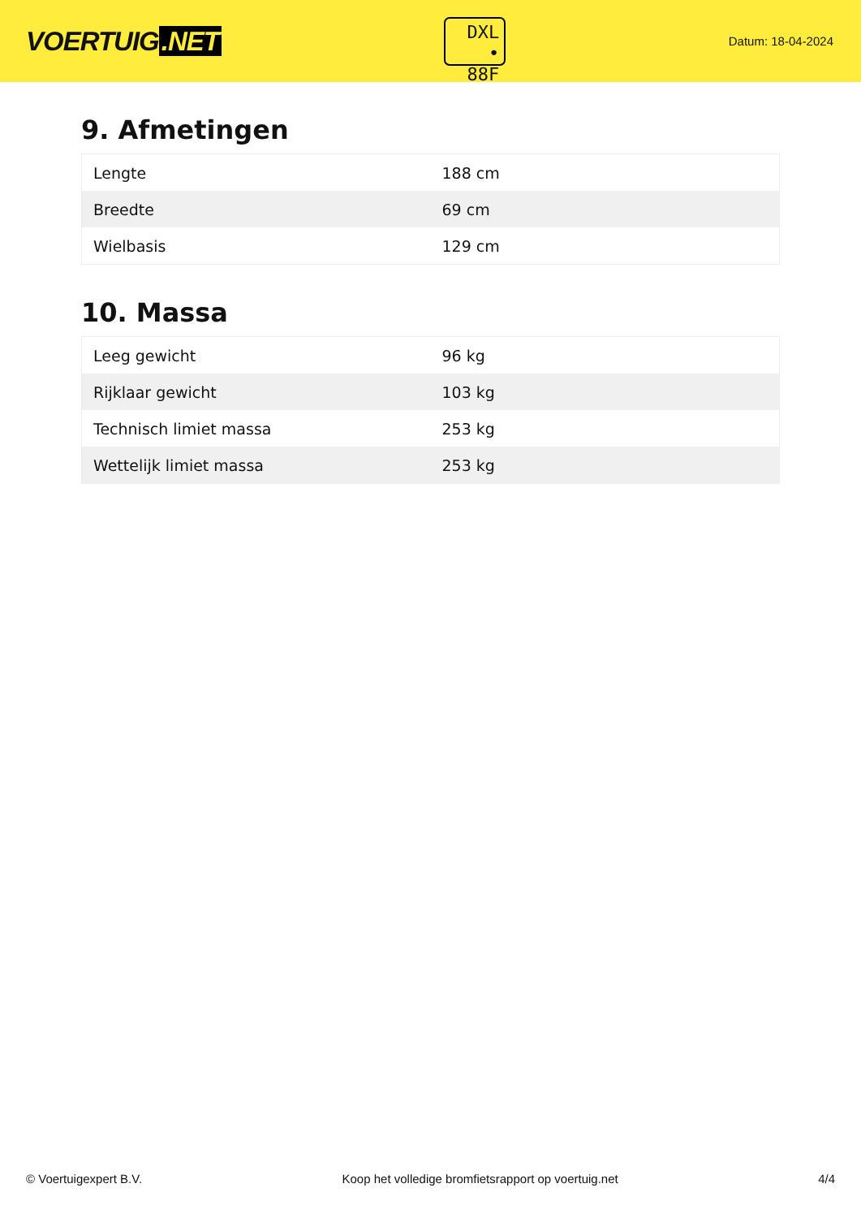VOERTUIG.NET
DXL
• 88F
Datum: 18-04-2024
9. Afmetingen
| Lengte | 188 cm |
| Breedte | 69 cm |
| Wielbasis | 129 cm |
10. Massa
| Leeg gewicht | 96 kg |
| Rijklaar gewicht | 103 kg |
| Technisch limiet massa | 253 kg |
| Wettelijk limiet massa | 253 kg |
© Voertuigexpert B.V. Koop het volledige bromfietsrapport op voertuig.net 4/4